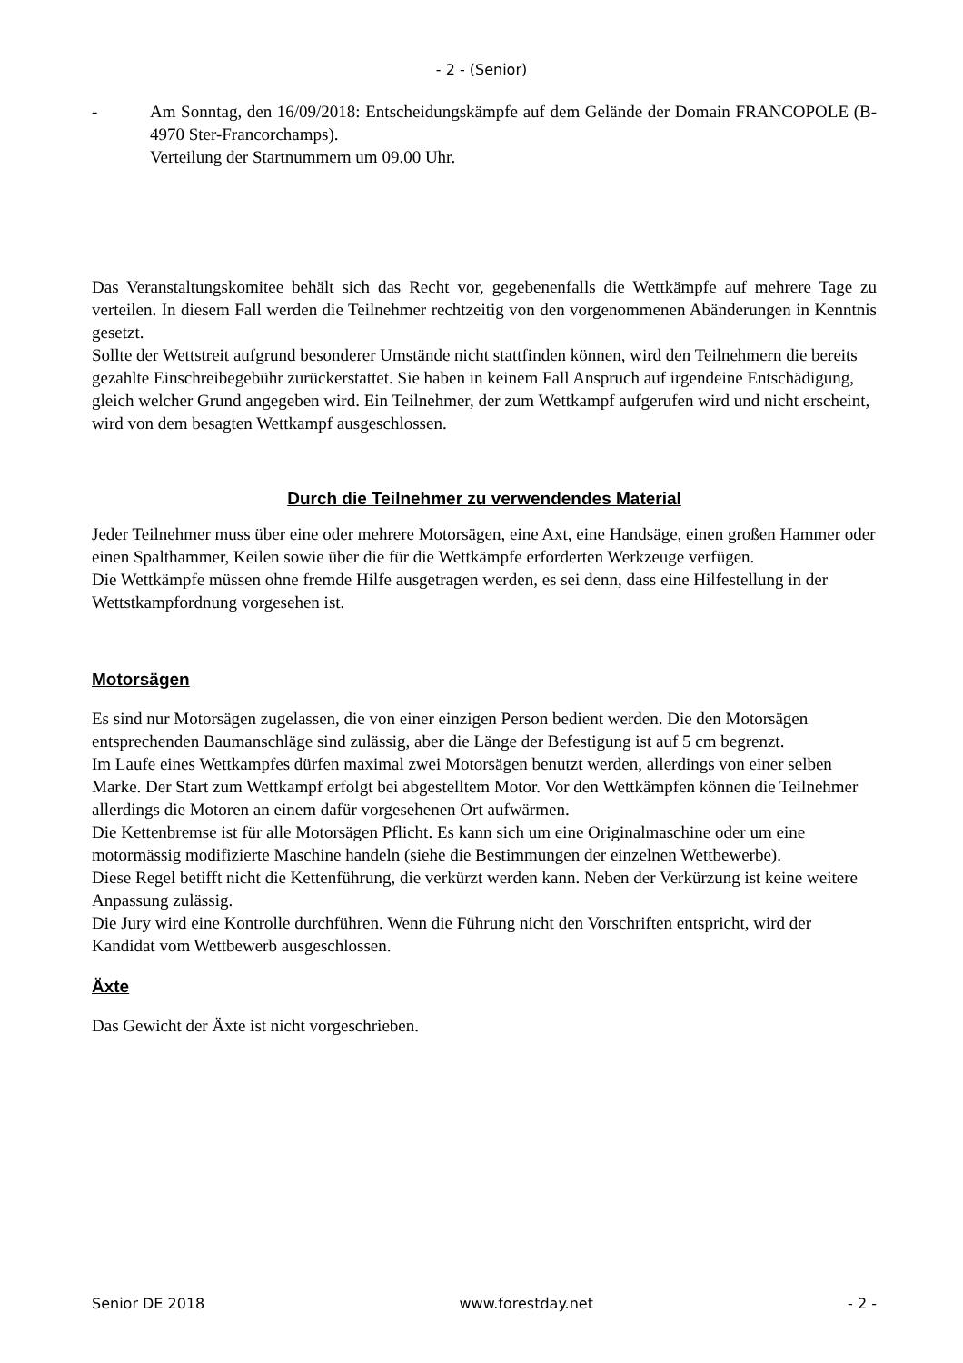- 2 - (Senior)
- Am Sonntag, den 16/09/2018: Entscheidungskämpfe auf dem Gelände der Domain FRANCOPOLE (B-4970 Ster-Francorchamps).
Verteilung der Startnummern um 09.00 Uhr.
Das Veranstaltungskomitee behält sich das Recht vor, gegebenenfalls die Wettkämpfe auf mehrere Tage zu verteilen. In diesem Fall werden die Teilnehmer rechtzeitig von den vorgenommenen Abänderungen in Kenntnis gesetzt.
Sollte der Wettstreit aufgrund besonderer Umstände nicht stattfinden können, wird den Teilnehmern die bereits gezahlte Einschreibegebühr zurückerstattet. Sie haben in keinem Fall Anspruch auf irgendeine Entschädigung, gleich welcher Grund angegeben wird. Ein Teilnehmer, der zum Wettkampf aufgerufen wird und nicht erscheint, wird von dem besagten Wettkampf ausgeschlossen.
Durch die Teilnehmer zu verwendendes Material
Jeder Teilnehmer muss über eine oder mehrere Motorsägen, eine Axt, eine Handsäge, einen großen Hammer oder einen Spalthammer, Keilen sowie über die für die Wettkämpfe erforderten Werkzeuge verfügen.
Die Wettkämpfe müssen ohne fremde Hilfe ausgetragen werden, es sei denn, dass eine Hilfestellung in der Wettstkampfordnung vorgesehen ist.
Motorsägen
Es sind nur Motorsägen zugelassen, die von einer einzigen Person bedient werden. Die den Motorsägen entsprechenden Baumanschläge sind zulässig, aber die Länge der Befestigung ist auf 5 cm begrenzt.
Im Laufe eines Wettkampfes dürfen maximal zwei Motorsägen benutzt werden, allerdings von einer selben Marke. Der Start zum Wettkampf erfolgt bei abgestelltem Motor. Vor den Wettkämpfen können die Teilnehmer allerdings die Motoren an einem dafür vorgesehenen Ort aufwärmen.
Die Kettenbremse ist für alle Motorsägen Pflicht. Es kann sich um eine Originalmaschine oder um eine motormässig modifizierte Maschine handeln (siehe die Bestimmungen der einzelnen Wettbewerbe).
Diese Regel betifft nicht die Kettenführung, die verkürzt werden kann. Neben der Verkürzung ist keine weitere Anpassung zulässig.
Die Jury wird eine Kontrolle durchführen. Wenn die Führung nicht den Vorschriften entspricht, wird der Kandidat vom Wettbewerb ausgeschlossen.
Äxte
Das Gewicht der Äxte ist nicht vorgeschrieben.
Senior DE 2018 www.forestday.net - 2 -